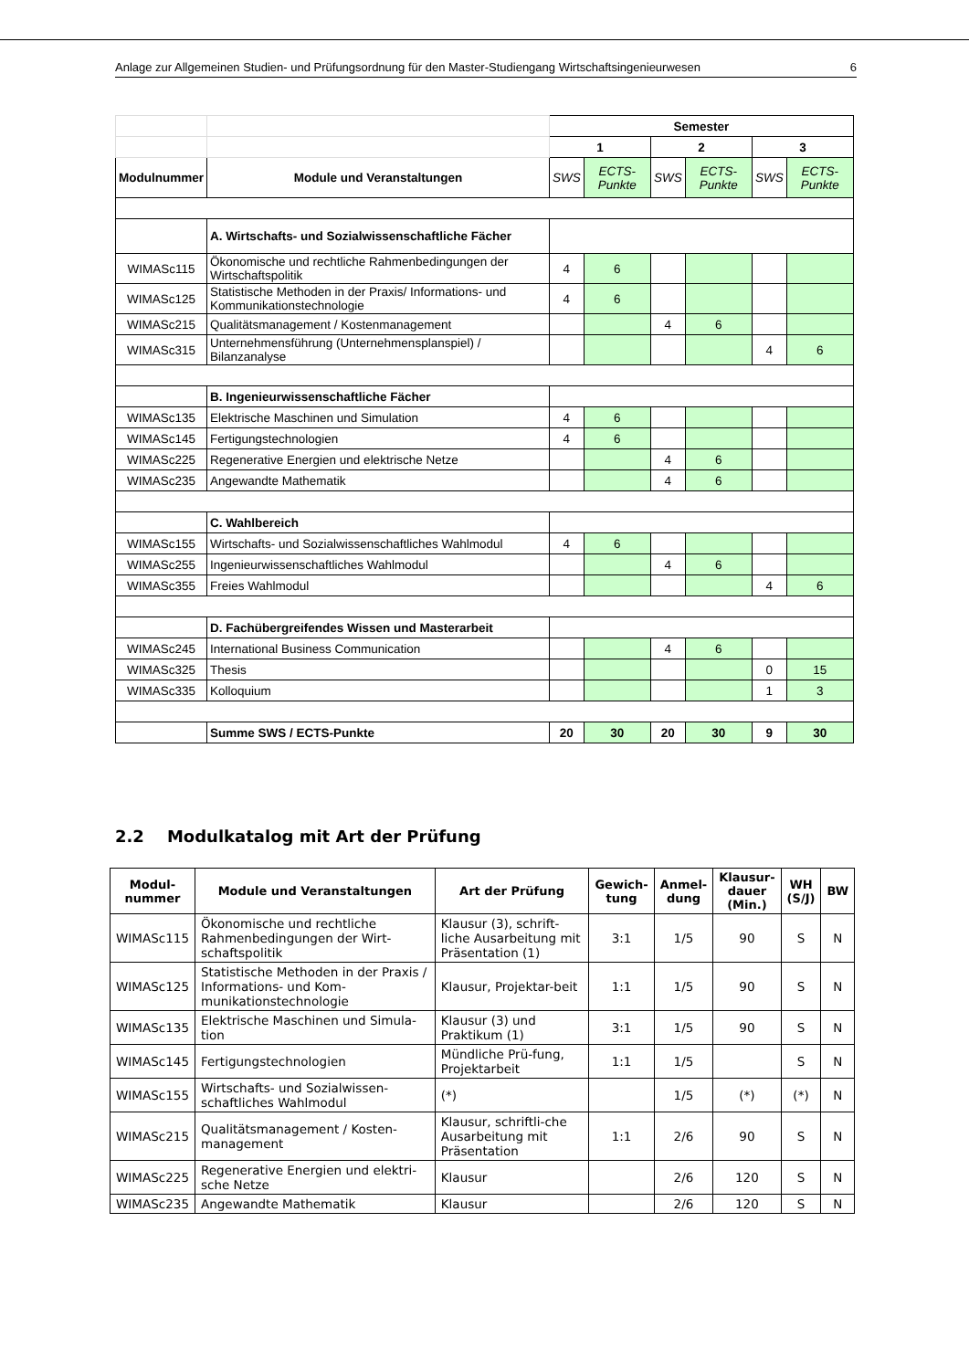Anlage zur Allgemeinen Studien- und Prüfungsordnung für den Master-Studiengang Wirtschaftsingenieurwesen 6
| | | Semester | | | | | |
| | | 1 | | 2 | | 3 | |
| Modulnummer | Module und Veranstaltungen | SWS | ECTS-Punkte | SWS | ECTS-Punkte | SWS | ECTS-Punkte |
| | A. Wirtschafts- und Sozialwissenschaftliche Fächer | | | | | | |
| WIMASc115 | Ökonomische und rechtliche Rahmenbedingungen der Wirtschaftspolitik | 4 | 6 | | | | |
| WIMASc125 | Statistische Methoden in der Praxis/ Informations- und Kommunikationstechnologie | 4 | 6 | | | | |
| WIMASc215 | Qualitätsmanagement / Kostenmanagement | | | 4 | 6 | | |
| WIMASc315 | Unternehmensführung (Unternehmensplanspiel) / Bilanzanalyse | | | | | 4 | 6 |
| | B. Ingenieurwissenschaftliche Fächer | | | | | | |
| WIMASc135 | Elektrische Maschinen und Simulation | 4 | 6 | | | | |
| WIMASc145 | Fertigungstechnologien | 4 | 6 | | | | |
| WIMASc225 | Regenerative Energien und elektrische Netze | | | 4 | 6 | | |
| WIMASc235 | Angewandte Mathematik | | | 4 | 6 | | |
| | C. Wahlbereich | | | | | | |
| WIMASc155 | Wirtschafts- und Sozialwissenschaftliches Wahlmodul | 4 | 6 | | | | |
| WIMASc255 | Ingenieurwissenschaftliches Wahlmodul | | | 4 | 6 | | |
| WIMASc355 | Freies Wahlmodul | | | | | 4 | 6 |
| | D. Fachübergreifendes Wissen und Masterarbeit | | | | | | |
| WIMASc245 | International Business Communication | | | 4 | 6 | | |
| WIMASc325 | Thesis | | | | | 0 | 15 |
| WIMASc335 | Kolloquium | | | | | 1 | 3 |
| | Summe SWS / ECTS-Punkte | 20 | 30 | 20 | 30 | 9 | 30 |
2.2 Modulkatalog mit Art der Prüfung
| Modul- nummer | Module und Veranstaltungen | Art der Prüfung | Gewich- tung | Anmel- dung | Klausur- dauer (Min.) | WH (S/J) | BW |
| --- | --- | --- | --- | --- | --- | --- | --- |
| WIMASc115 | Ökonomische und rechtliche Rahmenbedingungen der Wirt-schaftspolitik | Klausur (3), schrift-liche Ausarbeitung mit Präsentation (1) | 3:1 | 1/5 | 90 | S | N |
| WIMASc125 | Statistische Methoden in der Praxis / Informations- und Kom-munikationstechnologie | Klausur, Projektar-beit | 1:1 | 1/5 | 90 | S | N |
| WIMASc135 | Elektrische Maschinen und Simula-tion | Klausur (3) und Praktikum (1) | 3:1 | 1/5 | 90 | S | N |
| WIMASc145 | Fertigungstechnologien | Mündliche Prü-fung, Projektarbeit | 1:1 | 1/5 | | S | N |
| WIMASc155 | Wirtschafts- und Sozialwissen-schaftliches Wahlmodul | (*) | | 1/5 | (*) | (*) | N |
| WIMASc215 | Qualitätsmanagement / Kosten-management | Klausur, schriftli-che Ausarbeitung mit Präsentation | 1:1 | 2/6 | 90 | S | N |
| WIMASc225 | Regenerative Energien und elektri-sche Netze | Klausur | | 2/6 | 120 | S | N |
| WIMASc235 | Angewandte Mathematik | Klausur | | 2/6 | 120 | S | N |